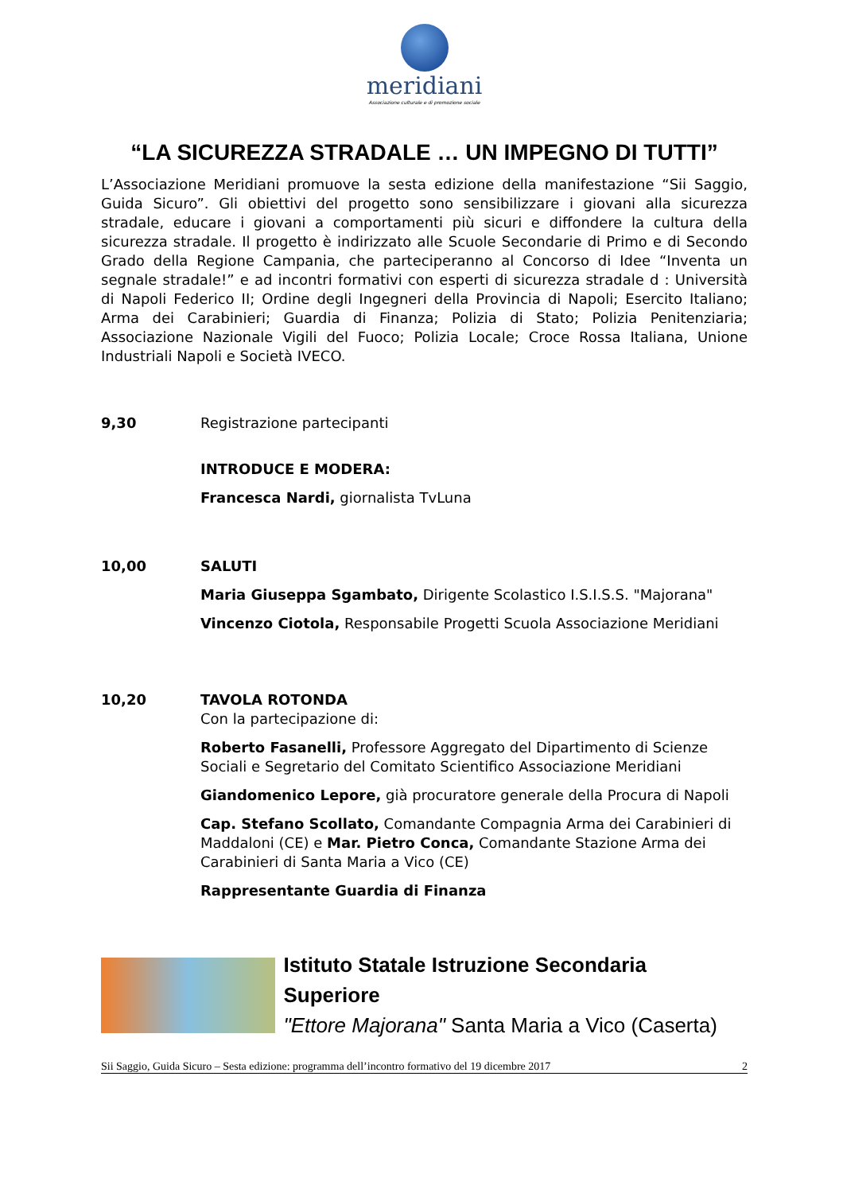meridiani
Associazione culturale e di promozione sociale
“LA SICUREZZA STRADALE … UN IMPEGNO DI TUTTI”
L’Associazione Meridiani promuove la sesta edizione della manifestazione “Sii Saggio, Guida Sicuro”. Gli obiettivi del progetto sono sensibilizzare i giovani alla sicurezza stradale, educare i giovani a comportamenti più sicuri e diffondere la cultura della sicurezza stradale. Il progetto è indirizzato alle Scuole Secondarie di Primo e di Secondo Grado della Regione Campania, che parteciperanno al Concorso di Idee “Inventa un segnale stradale!” e ad incontri formativi con esperti di sicurezza stradale d : Università di Napoli Federico II; Ordine degli Ingegneri della Provincia di Napoli; Esercito Italiano; Arma dei Carabinieri; Guardia di Finanza; Polizia di Stato; Polizia Penitenziaria; Associazione Nazionale Vigili del Fuoco; Polizia Locale; Croce Rossa Italiana, Unione Industriali Napoli e Società IVECO.
9,30 Registrazione partecipanti
INTRODUCE E MODERA:
Francesca Nardi, giornalista TvLuna
10,00 SALUTI
Maria Giuseppa Sgambato, Dirigente Scolastico I.S.I.S.S. "Majorana"
Vincenzo Ciotola, Responsabile Progetti Scuola Associazione Meridiani
10,20 TAVOLA ROTONDA
Con la partecipazione di:
Roberto Fasanelli, Professore Aggregato del Dipartimento di Scienze Sociali e Segretario del Comitato Scientifico Associazione Meridiani
Giandomenico Lepore, già procuratore generale della Procura di Napoli
Cap. Stefano Scollato, Comandante Compagnia Arma dei Carabinieri di Maddaloni (CE) e Mar. Pietro Conca, Comandante Stazione Arma dei Carabinieri di Santa Maria a Vico (CE)
Rappresentante Guardia di Finanza
Istituto Statale Istruzione Secondaria Superiore
"Ettore Majorana" Santa Maria a Vico (Caserta)
Sii Saggio, Guida Sicuro – Sesta edizione: programma dell’incontro formativo del 19 dicembre 2017 2